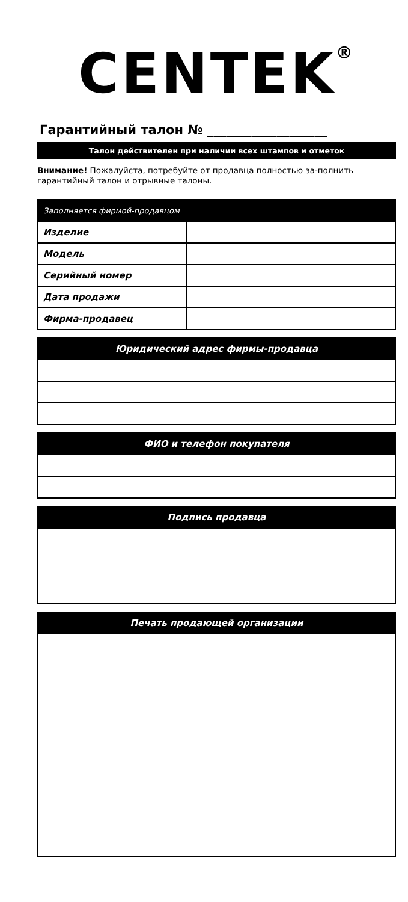CENTEK<sup>®</sup>
Гарантийный талон № ___________________
Талон действителен при наличии всех штампов и отметок
Внимание! Пожалуйста, потребуйте от продавца полностью за-полнить гарантийный талон и отрывные талоны.
| Заполняется фирмой-продавцом | |
| --- | --- |
| Изделие | |
| Модель | |
| Серийный номер | |
| Дата продажи | |
| Фирма-продавец | |
| Юридический адрес фирмы-продавца |
| --- |
| ФИО и телефон покупателя |
| --- |
| Подпись продавца |
| --- |
| Печать продающей организации |
| --- |